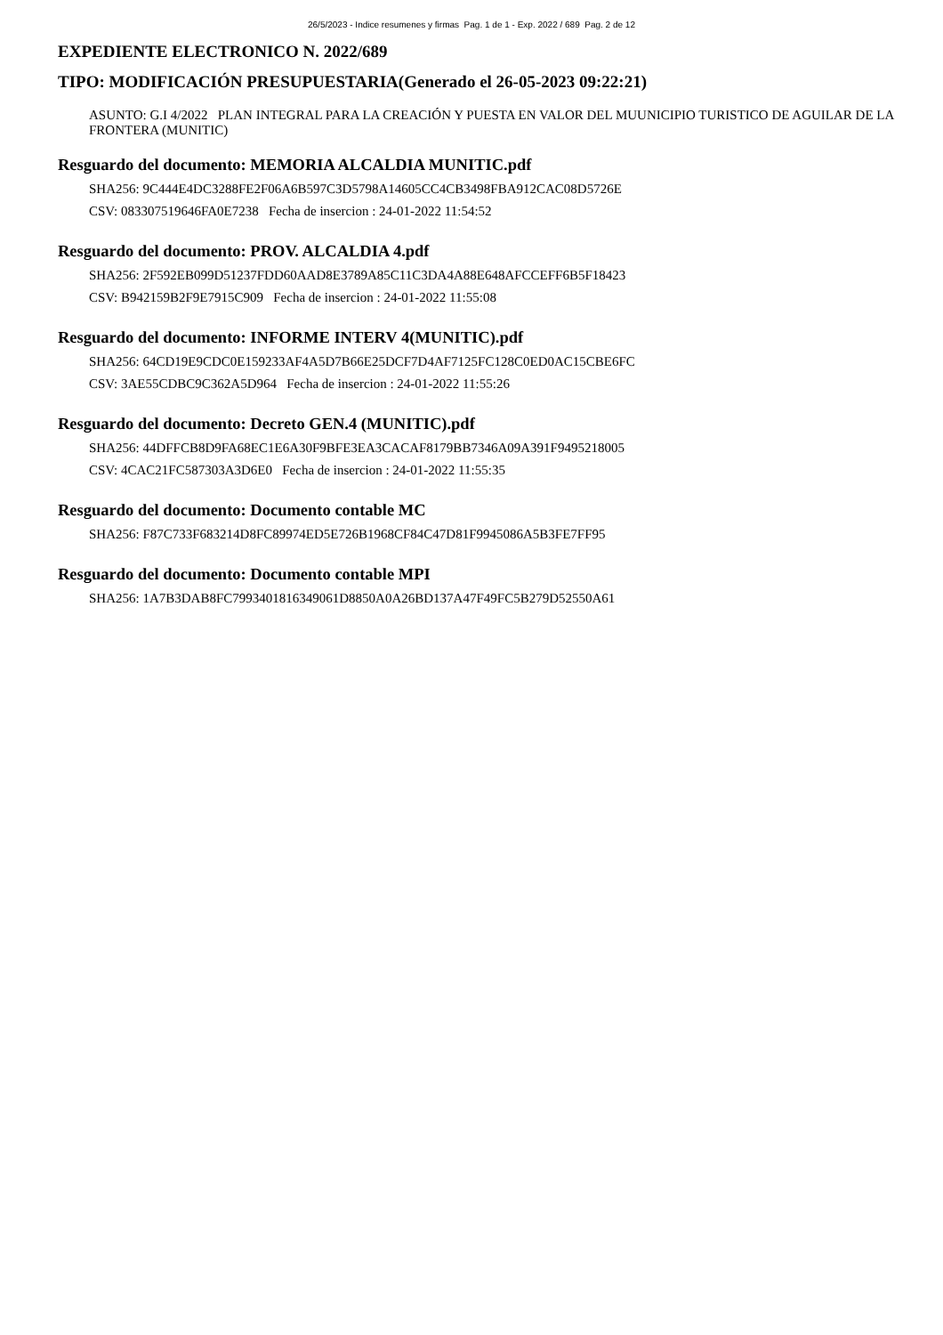26/5/2023 - Indice resumenes y firmas Pag. 1 de 1 - Exp. 2022 / 689 Pag. 2 de 12
EXPEDIENTE ELECTRONICO N. 2022/689
TIPO: MODIFICACIÓN PRESUPUESTARIA(Generado el 26-05-2023 09:22:21)
ASUNTO: G.I 4/2022 PLAN INTEGRAL PARA LA CREACIÓN Y PUESTA EN VALOR DEL MUUNICIPIO TURISTICO DE AGUILAR DE LA FRONTERA (MUNITIC)
Resguardo del documento: MEMORIA ALCALDIA MUNITIC.pdf
SHA256: 9C444E4DC3288FE2F06A6B597C3D5798A14605CC4CB3498FBA912CAC08D5726E
CSV: 083307519646FA0E7238 Fecha de insercion : 24-01-2022 11:54:52
Resguardo del documento: PROV. ALCALDIA 4.pdf
SHA256: 2F592EB099D51237FDD60AAD8E3789A85C11C3DA4A88E648AFCCEFF6B5F18423
CSV: B942159B2F9E7915C909 Fecha de insercion : 24-01-2022 11:55:08
Resguardo del documento: INFORME INTERV 4(MUNITIC).pdf
SHA256: 64CD19E9CDC0E159233AF4A5D7B66E25DCF7D4AF7125FC128C0ED0AC15CBE6FC
CSV: 3AE55CDBC9C362A5D964 Fecha de insercion : 24-01-2022 11:55:26
Resguardo del documento: Decreto GEN.4 (MUNITIC).pdf
SHA256: 44DFFCB8D9FA68EC1E6A30F9BFE3EA3CACAF8179BB7346A09A391F9495218005
CSV: 4CAC21FC587303A3D6E0 Fecha de insercion : 24-01-2022 11:55:35
Resguardo del documento: Documento contable MC
SHA256: F87C733F683214D8FC89974ED5E726B1968CF84C47D81F9945086A5B3FE7FF95
Resguardo del documento: Documento contable MPI
SHA256: 1A7B3DAB8FC7993401816349061D8850A0A26BD137A47F49FC5B279D52550A61